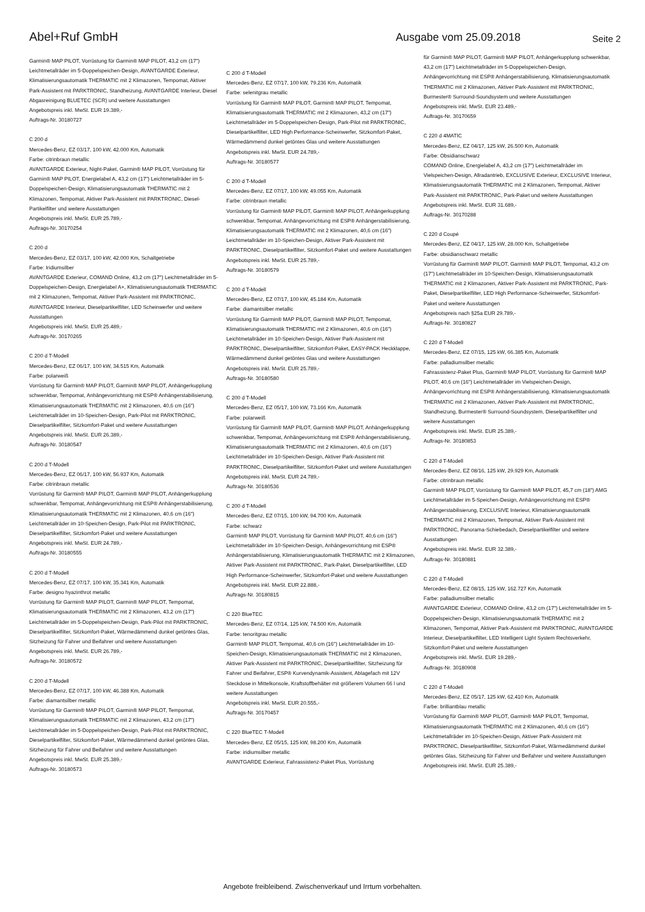Abel+Ruf GmbH
Ausgabe vom 25.09.2018
Seite 2
Garmin® MAP PILOT, Vorrüstung für Garmin® MAP PILOT, 43,2 cm (17") Leichtmetallräder im 5-Doppelspeichen-Design, AVANTGARDE Exterieur, Klimatisierungsautomatik THERMATIC mit 2 Klimazonen, Tempomat, Aktiver Park-Assistent mit PARKTRONIC, Standheizung, AVANTGARDE Interieur, Diesel Abgasreinigung BLUETEC (SCR) und weitere Ausstattungen
Angebotspreis inkl. MwSt. EUR 19.389,-
Auftrags-Nr. 30180727
C 200 d
Mercedes-Benz, EZ 03/17, 100 kW, 42.000 Km, Automatik
Farbe: citrinbraun metallic
AVANTGARDE Exterieur, Night-Paket, Garmin® MAP PILOT, Vorrüstung für Garmin® MAP PILOT, Energielabel A, 43,2 cm (17") Leichtmetallräder im 5-Doppelspeichen-Design, Klimatisierungsautomatik THERMATIC mit 2 Klimazonen, Tempomat, Aktiver Park-Assistent mit PARKTRONIC, Diesel-Partikelfilter und weitere Ausstattungen
Angebotspreis inkl. MwSt. EUR 25.789,-
Auftrags-Nr. 30170254
C 200 d
Mercedes-Benz, EZ 03/17, 100 kW, 42.000 Km, Schaltgetriebe
Farbe: Iridiumsilber
AVANTGARDE Exterieur, COMAND Online, 43,2 cm (17") Leichtmetallräder im 5-Doppelspeichen-Design, Energielabel A+, Klimatisierungsautomatik THERMATIC mit 2 Klimazonen, Tempomat, Aktiver Park-Assistent mit PARKTRONIC, AVANTGARDE Interieur, Dieselpartikelfilter, LED Scheinwerfer und weitere Ausstattungen
Angebotspreis inkl. MwSt. EUR 25.489,-
Auftrags-Nr. 30170265
C 200 d T-Modell
Mercedes-Benz, EZ 06/17, 100 kW, 34.515 Km, Automatik
Farbe: polarweiß
Vorrüstung für Garmin® MAP PILOT, Garmin® MAP PILOT, Anhängerkupplung schwenkbar, Tempomat, Anhängevorrichtung mit ESP® Anhängerstabilisierung, Klimatisierungsautomatik THERMATIC mit 2 Klimazonen, 40,6 cm (16") Leichtmetallräder im 10-Speichen-Design, Park-Pilot mit PARKTRONIC, Dieselpartikelfilter, Sitzkomfort-Paket und weitere Ausstattungen
Angebotspreis inkl. MwSt. EUR 26.389,-
Auftrags-Nr. 30180547
C 200 d T-Modell
Mercedes-Benz, EZ 06/17, 100 kW, 56.937 Km, Automatik
Farbe: citrinbraun metallic
Vorrüstung für Garmin® MAP PILOT, Garmin® MAP PILOT, Anhängerkupplung schwenkbar, Tempomat, Anhängevorrichtung mit ESP® Anhängerstabilisierung, Klimatisierungsautomatik THERMATIC mit 2 Klimazonen, 40,6 cm (16") Leichtmetallräder im 10-Speichen-Design, Park-Pilot mit PARKTRONIC, Dieselpartikelfilter, Sitzkomfort-Paket und weitere Ausstattungen
Angebotspreis inkl. MwSt. EUR 24.789,-
Auftrags-Nr. 30180555
C 200 d T-Modell
Mercedes-Benz, EZ 07/17, 100 kW, 35.341 Km, Automatik
Farbe: designo hyazinthrot metallic
Vorrüstung für Garmin® MAP PILOT, Garmin® MAP PILOT, Tempomat, Klimatisierungsautomatik THERMATIC mit 2 Klimazonen, 43,2 cm (17") Leichtmetallräder im 5-Doppelspeichen-Design, Park-Pilot mit PARKTRONIC, Dieselpartikelfilter, Sitzkomfort-Paket, Wärmedämmend dunkel getöntes Glas, Sitzheizung für Fahrer und Beifahrer und weitere Ausstattungen
Angebotspreis inkl. MwSt. EUR 26.789,-
Auftrags-Nr. 30180572
C 200 d T-Modell
Mercedes-Benz, EZ 07/17, 100 kW, 46.388 Km, Automatik
Farbe: diamantsilber metallic
Vorrüstung für Garmin® MAP PILOT, Garmin® MAP PILOT, Tempomat, Klimatisierungsautomatik THERMATIC mit 2 Klimazonen, 43,2 cm (17") Leichtmetallräder im 5-Doppelspeichen-Design, Park-Pilot mit PARKTRONIC, Dieselpartikelfilter, Sitzkomfort-Paket, Wärmedämmend dunkel getöntes Glas, Sitzheizung für Fahrer und Beifahrer und weitere Ausstattungen
Angebotspreis inkl. MwSt. EUR 25.389,-
Auftrags-Nr. 30180573
C 200 d T-Modell
Mercedes-Benz, EZ 07/17, 100 kW, 79.236 Km, Automatik
Farbe: selenitgrau metallic
Vorrüstung für Garmin® MAP PILOT, Garmin® MAP PILOT, Tempomat, Klimatisierungsautomatik THERMATIC mit 2 Klimazonen, 43,2 cm (17") Leichtmetallräder im 5-Doppelspeichen-Design, Park-Pilot mit PARKTRONIC, Dieselpartikelfilter, LED High Performance-Scheinwerfer, Sitzkomfort-Paket, Wärmedämmend dunkel getöntes Glas und weitere Ausstattungen
Angebotspreis inkl. MwSt. EUR 24.789,-
Auftrags-Nr. 30180577
C 200 d T-Modell
Mercedes-Benz, EZ 07/17, 100 kW, 49.055 Km, Automatik
Farbe: citrinbraun metallic
Vorrüstung für Garmin® MAP PILOT, Garmin® MAP PILOT, Anhängerkupplung schwenkbar, Tempomat, Anhängevorrichtung mit ESP® Anhängerstabilisierung, Klimatisierungsautomatik THERMATIC mit 2 Klimazonen, 40,6 cm (16") Leichtmetallräder im 10-Speichen-Design, Aktiver Park-Assistent mit PARKTRONIC, Dieselpartikelfilter, Sitzkomfort-Paket und weitere Ausstattungen
Angebotspreis inkl. MwSt. EUR 25.789,-
Auftrags-Nr. 30180579
C 200 d T-Modell
Mercedes-Benz, EZ 07/17, 100 kW, 45.184 Km, Automatik
Farbe: diamantsilber metallic
Vorrüstung für Garmin® MAP PILOT, Garmin® MAP PILOT, Tempomat, Klimatisierungsautomatik THERMATIC mit 2 Klimazonen, 40,6 cm (16") Leichtmetallräder im 10-Speichen-Design, Aktiver Park-Assistent mit PARKTRONIC, Dieselpartikelfilter, Sitzkomfort-Paket, EASY-PACK Heckklappe, Wärmedämmend dunkel getöntes Glas und weitere Ausstattungen
Angebotspreis inkl. MwSt. EUR 25.789,-
Auftrags-Nr. 30180580
C 200 d T-Modell
Mercedes-Benz, EZ 05/17, 100 kW, 73.166 Km, Automatik
Farbe: polarweiß
Vorrüstung für Garmin® MAP PILOT, Garmin® MAP PILOT, Anhängerkupplung schwenkbar, Tempomat, Anhängevorrichtung mit ESP® Anhängerstabilisierung, Klimatisierungsautomatik THERMATIC mit 2 Klimazonen, 40,6 cm (16") Leichtmetallräder im 10-Speichen-Design, Aktiver Park-Assistent mit PARKTRONIC, Dieselpartikelfilter, Sitzkomfort-Paket und weitere Ausstattungen
Angebotspreis inkl. MwSt. EUR 24.789,-
Auftrags-Nr. 30180536
C 200 d T-Modell
Mercedes-Benz, EZ 07/15, 100 kW, 94.700 Km, Automatik
Farbe: schwarz
Garmin® MAP PILOT, Vorrüstung für Garmin® MAP PILOT, 40,6 cm (16") Leichtmetallräder im 10-Speichen-Design, Anhängevorrichtung mit ESP® Anhängerstabilisierung, Klimatisierungsautomatik THERMATIC mit 2 Klimazonen, Aktiver Park-Assistent mit PARKTRONIC, Park-Paket, Dieselpartikelfilter, LED High Performance-Scheinwerfer, Sitzkomfort-Paket und weitere Ausstattungen
Angebotspreis inkl. MwSt. EUR 22.888,-
Auftrags-Nr. 30180815
C 220 BlueTEC
Mercedes-Benz, EZ 07/14, 125 kW, 74.500 Km, Automatik
Farbe: tenoritgrau metallic
Garmin® MAP PILOT, Tempomat, 40,6 cm (16") Leichtmetallräder im 10-Speichen-Design, Klimatisierungsautomatik THERMATIC mit 2 Klimazonen, Aktiver Park-Assistent mit PARKTRONIC, Dieselpartikelfilter, Sitzheizung für Fahrer und Beifahrer, ESP® Kurvendynamik-Assistent, Ablagefach mit 12V Steckdose in Mittelkonsole, Kraftstoffbehälter mit größerem Volumen 66 l und weitere Ausstattungen
Angebotspreis inkl. MwSt. EUR 20.555,-
Auftrags-Nr. 30170457
C 220 BlueTEC T-Modell
Mercedes-Benz, EZ 05/15, 125 kW, 98.200 Km, Automatik
Farbe: iridiumsilber metallic
AVANTGARDE Exterieur, Fahrassistenz-Paket Plus, Vorrüstung
für Garmin® MAP PILOT, Garmin® MAP PILOT, Anhängerkupplung schwenkbar, 43,2 cm (17") Leichtmetallräder im 5-Doppelspeichen-Design, Anhängevorrichtung mit ESP® Anhängerstabilisierung, Klimatisierungsautomatik THERMATIC mit 2 Klimazonen, Aktiver Park-Assistent mit PARKTRONIC, Burmester® Surround-Soundsystem und weitere Ausstattungen
Angebotspreis inkl. MwSt. EUR 23.489,-
Auftrags-Nr. 30170659
C 220 d 4MATIC
Mercedes-Benz, EZ 04/17, 125 kW, 26.500 Km, Automatik
Farbe: Obsidianschwarz
COMAND Online, Energielabel A, 43,2 cm (17") Leichtmetallräder im Vielspeichen-Design, Allradantrieb, EXCLUSIVE Exterieur, EXCLUSIVE Interieur, Klimatisierungsautomatik THERMATIC mit 2 Klimazonen, Tempomat, Aktiver Park-Assistent mit PARKTRONIC, Park-Paket und weitere Ausstattungen
Angebotspreis inkl. MwSt. EUR 31.689,-
Auftrags-Nr. 30170288
C 220 d Coupé
Mercedes-Benz, EZ 04/17, 125 kW, 28.000 Km, Schaltgetriebe
Farbe: obsidianschwarz metallic
Vorrüstung für Garmin® MAP PILOT, Garmin® MAP PILOT, Tempomat, 43,2 cm (17") Leichtmetallräder im 10-Speichen-Design, Klimatisierungsautomatik THERMATIC mit 2 Klimazonen, Aktiver Park-Assistent mit PARKTRONIC, Park-Paket, Dieselpartikelfilter, LED High Performance-Scheinwerfer, Sitzkomfort-Paket und weitere Ausstattungen
Angebotspreis nach §25a EUR 29.789,-
Auftrags-Nr. 30180827
C 220 d T-Modell
Mercedes-Benz, EZ 07/15, 125 kW, 66.385 Km, Automatik
Farbe: palladiumsilber metallic
Fahrassistenz-Paket Plus, Garmin® MAP PILOT, Vorrüstung für Garmin® MAP PILOT, 40,6 cm (16") Leichtmetallräder im Vielspeichen-Design, Anhängevorrichtung mit ESP® Anhängerstabilisierung, Klimatisierungsautomatik THERMATIC mit 2 Klimazonen, Aktiver Park-Assistent mit PARKTRONIC, Standheizung, Burmester® Surround-Soundsystem, Dieselpartikelfilter und weitere Ausstattungen
Angebotspreis inkl. MwSt. EUR 25.389,-
Auftrags-Nr. 30180853
C 220 d T-Modell
Mercedes-Benz, EZ 08/16, 125 kW, 29.929 Km, Automatik
Farbe: citrinbraun metallic
Garmin® MAP PILOT, Vorrüstung für Garmin® MAP PILOT, 45,7 cm (18") AMG Leichtmetallräder im 5-Speichen-Design, Anhängevorrichtung mit ESP® Anhängerstabilisierung, EXCLUSIVE Interieur, Klimatisierungsautomatik THERMATIC mit 2 Klimazonen, Tempomat, Aktiver Park-Assistent mit PARKTRONIC, Panorama-Schiebedach, Dieselpartikelfilter und weitere Ausstattungen
Angebotspreis inkl. MwSt. EUR 32.389,-
Auftrags-Nr. 30180881
C 220 d T-Modell
Mercedes-Benz, EZ 08/15, 125 kW, 162.727 Km, Automatik
Farbe: palladiumsilber metallic
AVANTGARDE Exterieur, COMAND Online, 43,2 cm (17") Leichtmetallräder im 5-Doppelspeichen-Design, Klimatisierungsautomatik THERMATIC mit 2 Klimazonen, Tempomat, Aktiver Park-Assistent mit PARKTRONIC, AVANTGARDE Interieur, Dieselpartikelfilter, LED Intelligent Light System Rechtsverkehr, Sitzkomfort-Paket und weitere Ausstattungen
Angebotspreis inkl. MwSt. EUR 19.289,-
Auftrags-Nr. 30180908
C 220 d T-Modell
Mercedes-Benz, EZ 05/17, 125 kW, 62.410 Km, Automatik
Farbe: brilliantblau metallic
Vorrüstung für Garmin® MAP PILOT, Garmin® MAP PILOT, Tempomat, Klimatisierungsautomatik THERMATIC mit 2 Klimazonen, 40,6 cm (16") Leichtmetallräder im 10-Speichen-Design, Aktiver Park-Assistent mit PARKTRONIC, Dieselpartikelfilter, Sitzkomfort-Paket, Wärmedämmend dunkel getöntes Glas, Sitzheizung für Fahrer und Beifahrer und weitere Ausstattungen
Angebotspreis inkl. MwSt. EUR 25.389,-
Angebote freibleibend. Zwischenverkauf und Irrtum vorbehalten.